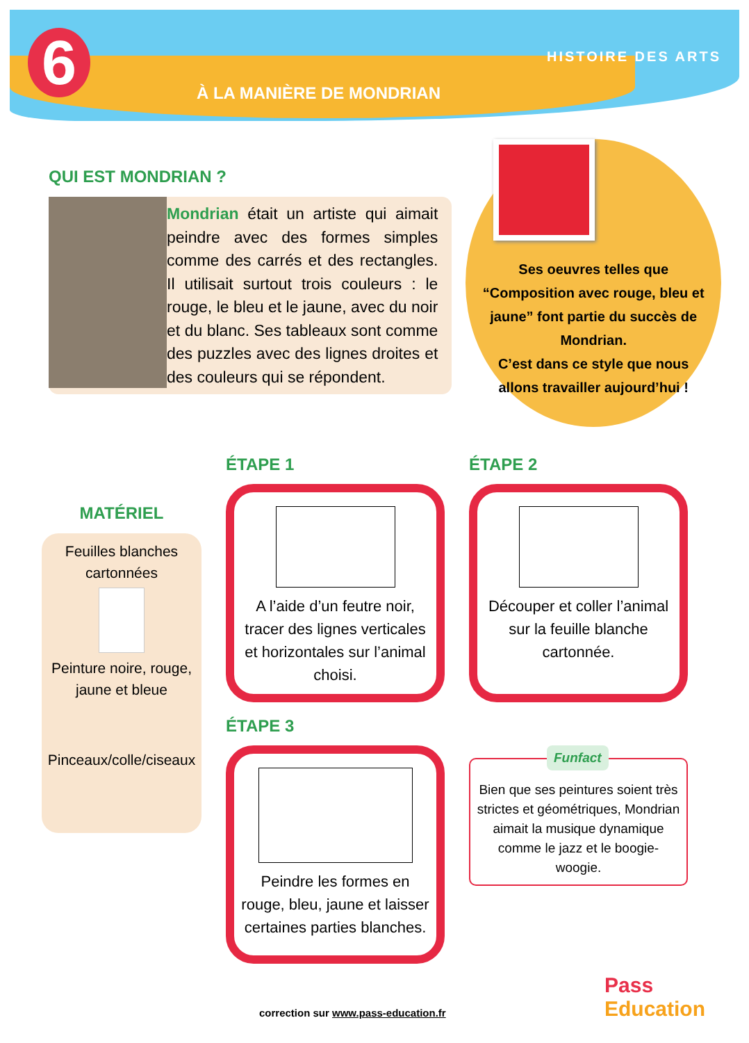6
À LA MANIÈRE DE MONDRIAN
HISTOIRE DES ARTS
QUI EST MONDRIAN ?
Mondrian était un artiste qui aimait peindre avec des formes simples comme des carrés et des rectangles. Il utilisait surtout trois couleurs : le rouge, le bleu et le jaune, avec du noir et du blanc. Ses tableaux sont comme des puzzles avec des lignes droites et des couleurs qui se répondent.
Ses oeuvres telles que “Composition avec rouge, bleu et jaune” font partie du succès de Mondrian.
C’est dans ce style que nous allons travailler aujourd’hui !
MATÉRIEL
Feuilles blanches cartonnées
Peinture noire, rouge, jaune et bleue
Pinceaux/colle/ciseaux
ÉTAPE 1
A l’aide d’un feutre noir, tracer des lignes verticales et horizontales sur l’animal choisi.
ÉTAPE 2
Découper et coller l’animal sur la feuille blanche cartonnée.
ÉTAPE 3
Peindre les formes en rouge, bleu, jaune et laisser certaines parties blanches.
Funfact
Bien que ses peintures soient très strictes et géométriques, Mondrian aimait la musique dynamique comme le jazz et le boogie-woogie.
correction sur www.pass-education.fr
Pass
Education